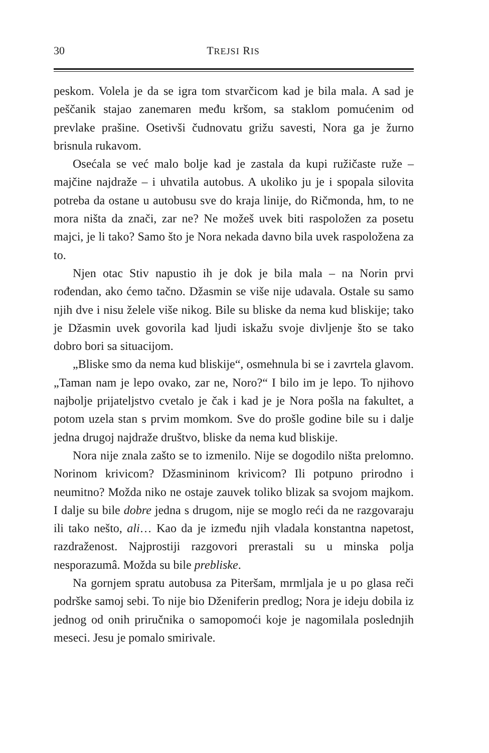30 TREJSI RIS
peskom. Volela je da se igra tom stvarčicom kad je bila mala. A sad je peščanik stajao zanemaren među kršom, sa staklom pomućenim od prevlake prašine. Osetivši čudnovatu grižu savesti, Nora ga je žurno brisnula rukavom.
Osećala se već malo bolje kad je zastala da kupi ružičaste ruže – majčine najdraže – i uhvatila autobus. A ukoliko ju je i spopala silovita potreba da ostane u autobusu sve do kraja linije, do Ričmonda, hm, to ne mora ništa da znači, zar ne? Ne možeš uvek biti raspoložen za posetu majci, je li tako? Samo što je Nora nekada davno bila uvek raspoložena za to.
Njen otac Stiv napustio ih je dok je bila mala – na Norin prvi rođendan, ako ćemo tačno. Džasmin se više nije udavala. Ostale su samo njih dve i nisu želele više nikog. Bile su bliske da nema kud bliskije; tako je Džasmin uvek govorila kad ljudi iskažu svoje divljenje što se tako dobro bori sa situacijom.
„Bliske smo da nema kud bliskije“, osmehnula bi se i zavrtela glavom. „Taman nam je lepo ovako, zar ne, Noro?“ I bilo im je lepo. To njihovo najbolje prijateljstvo cvetalo je čak i kad je je Nora pošla na fakultet, a potom uzela stan s prvim momkom. Sve do prošle godine bile su i dalje jedna drugoj najdraže društvo, bliske da nema kud bliskije.
Nora nije znala zašto se to izmenilo. Nije se dogodilo ništa prelomno. Norinom krivicom? Džasmininom krivicom? Ili potpuno prirodno i neumitno? Možda niko ne ostaje zauvek toliko blizak sa svojom majkom. I dalje su bile dobre jedna s drugom, nije se moglo reći da ne razgovaraju ili tako nešto, ali… Kao da je između njih vladala konstantna napetost, razdraženost. Najprostiji razgovori prerastali su u minska polja nesporazumâ. Možda su bile prebliske.
Na gornjem spratu autobusa za Piteršam, mrmljala je u po glasa reči podrške samoj sebi. To nije bio Dženiferin predlog; Nora je ideju dobila iz jednog od onih priručnika o samopomoći koje je nagomilala poslednjih meseci. Jesu je pomalo smirivale.